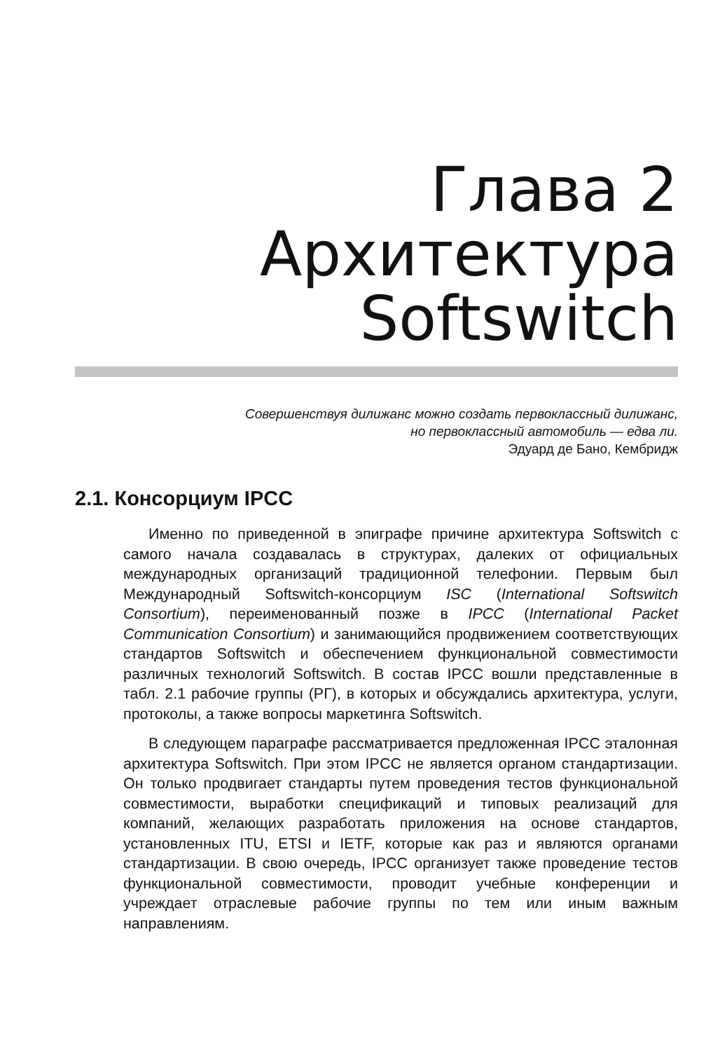Глава 2
Архитектура
Softswitch
Совершенствуя дилижанс можно создать первоклассный дилижанс,
но первоклассный автомобиль — едва ли.
Эдуард де Бано, Кембридж
2.1. Консорциум IPCC
Именно по приведенной в эпиграфе причине архитектура Softswitch с самого начала создавалась в структурах, далеких от официальных международных организаций традиционной телефонии. Первым был Международный Softswitch-консорциум ISC (International Softswitch Consortium), переименованный позже в IPCC (International Packet Communication Consortium) и занимающийся продвижением соответствующих стандартов Softswitch и обеспечением функциональной совместимости различных технологий Softswitch. В состав IPCC вошли представленные в табл. 2.1 рабочие группы (РГ), в которых и обсуждались архитектура, услуги, протоколы, а также вопросы маркетинга Softswitch.
В следующем параграфе рассматривается предложенная IPCC эталонная архитектура Softswitch. При этом IPCC не является органом стандартизации. Он только продвигает стандарты путем проведения тестов функциональной совместимости, выработки спецификаций и типовых реализаций для компаний, желающих разработать приложения на основе стандартов, установленных ITU, ETSI и IETF, которые как раз и являются органами стандартизации. В свою очередь, IPCC организует также проведение тестов функциональной совместимости, проводит учебные конференции и учреждает отраслевые рабочие группы по тем или иным важным направлениям.